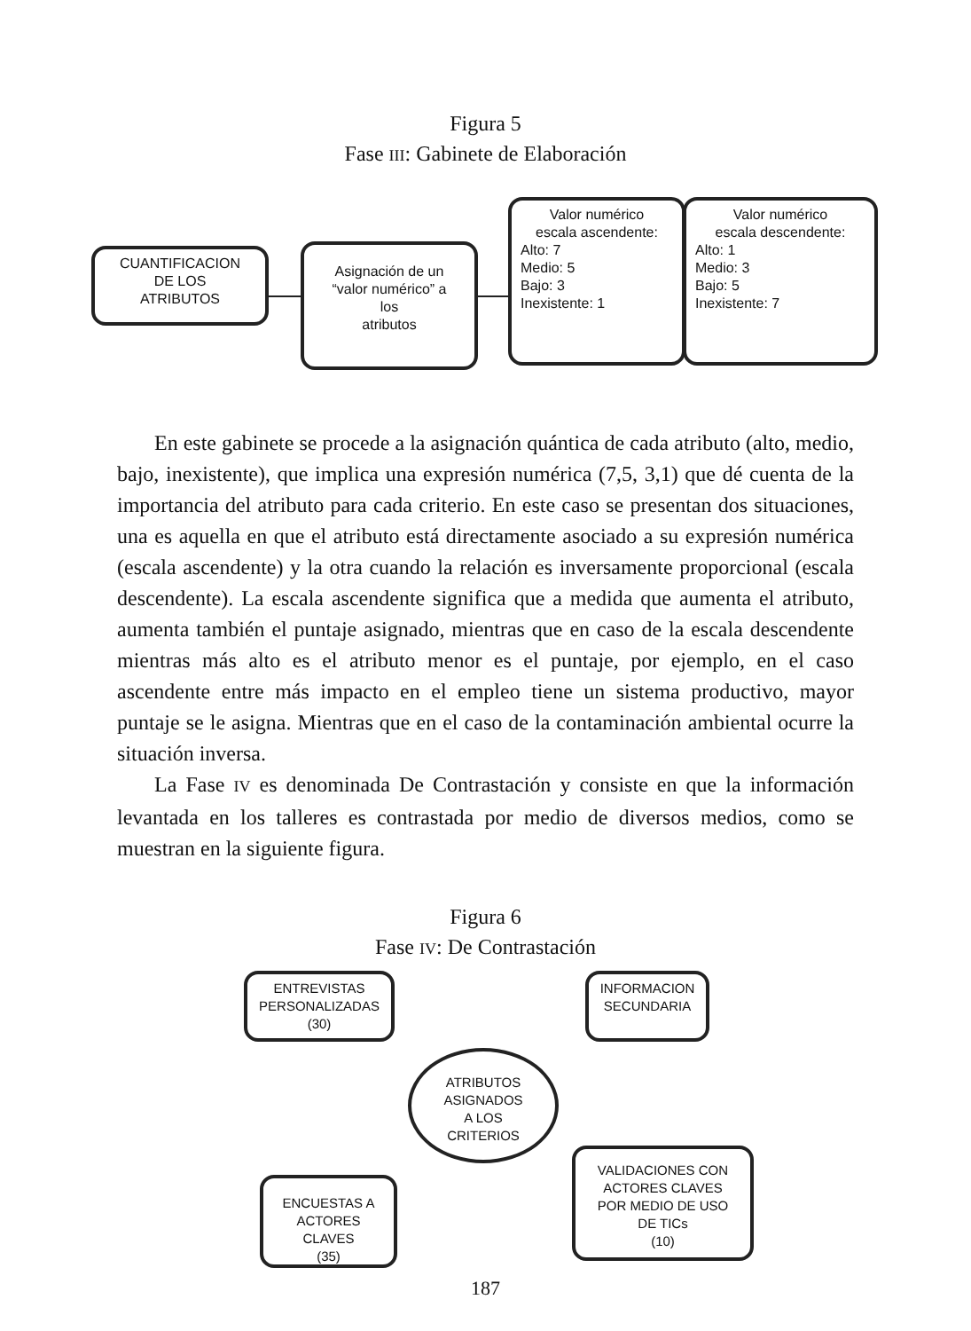Figura 5
Fase III: Gabinete de Elaboración
CUANTIFICACION
DE LOS
ATRIBUTOS
Asignación de un
“valor numérico” a
los
atributos
Valor numérico
escala ascendente:
Alto: 7
Medio: 5
Bajo: 3
Inexistente: 1
Valor numérico
escala descendente:
Alto: 1
Medio: 3
Bajo: 5
Inexistente: 7
En este gabinete se procede a la asignación quántica de cada atributo (alto, medio, bajo, inexistente), que implica una expresión numérica (7,5, 3,1) que dé cuenta de la importancia del atributo para cada criterio. En este caso se presentan dos situaciones, una es aquella en que el atributo está directamente asociado a su expresión numérica (escala ascendente) y la otra cuando la relación es inversamente proporcional (escala descendente). La escala ascendente significa que a medida que aumenta el atributo, aumenta también el puntaje asignado, mientras que en caso de la escala descendente mientras más alto es el atributo menor es el puntaje, por ejemplo, en el caso ascendente entre más impacto en el empleo tiene un sistema productivo, mayor puntaje se le asigna. Mientras que en el caso de la contaminación ambiental ocurre la situación inversa.
La Fase IV es denominada De Contrastación y consiste en que la información levantada en los talleres es contrastada por medio de diversos medios, como se muestran en la siguiente figura.
Figura 6
Fase IV: De Contrastación
ENTREVISTAS
PERSONALIZADAS
(30)
INFORMACION
SECUNDARIA
ATRIBUTOS
ASIGNADOS
A LOS
CRITERIOS
ENCUESTAS A
ACTORES
CLAVES
(35)
VALIDACIONES CON
ACTORES CLAVES
POR MEDIO DE USO
DE TICs
(10)
187